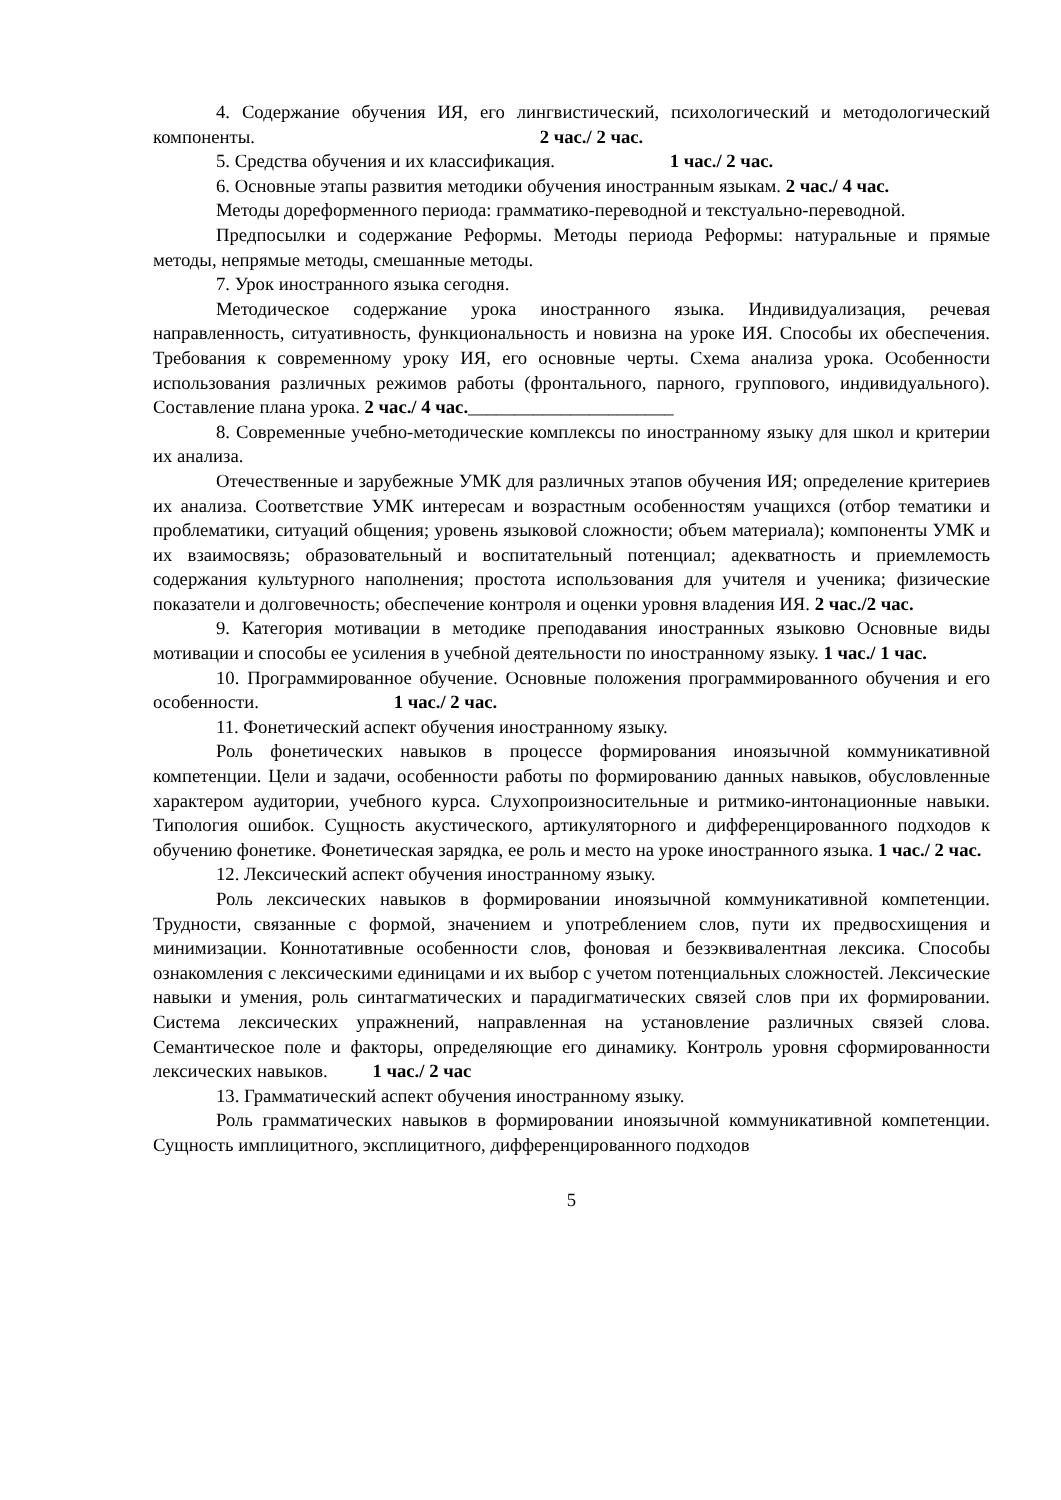4. Содержание обучения ИЯ, его лингвистический, психологический и методологический компоненты. 2 час./ 2 час.
5. Средства обучения и их классификация. 1 час./ 2 час.
6. Основные этапы развития методики обучения иностранным языкам. 2 час./ 4 час.
Методы дореформенного периода: грамматико-переводной и текстуально-переводной.
Предпосылки и содержание Реформы. Методы периода Реформы: натуральные и прямые методы, непрямые методы, смешанные методы.
7. Урок иностранного языка сегодня.
Методическое содержание урока иностранного языка. Индивидуализация, речевая направленность, ситуативность, функциональность и новизна на уроке ИЯ. Способы их обеспечения. Требования к современному уроку ИЯ, его основные черты. Схема анализа урока. Особенности использования различных режимов работы (фронтального, парного, группового, индивидуального). Составление плана урока. 2 час./ 4 час.______________________
8. Современные учебно-методические комплексы по иностранному языку для школ и критерии их анализа.
Отечественные и зарубежные УМК для различных этапов обучения ИЯ; определение критериев их анализа. Соответствие УМК интересам и возрастным особенностям учащихся (отбор тематики и проблематики, ситуаций общения; уровень языковой сложности; объем материала); компоненты УМК и их взаимосвязь; образовательный и воспитательный потенциал; адекватность и приемлемость содержания культурного наполнения; простота использования для учителя и ученика; физические показатели и долговечность; обеспечение контроля и оценки уровня владения ИЯ. 2 час./2 час.
9. Категория мотивации в методике преподавания иностранных языковю Основные виды мотивации и способы ее усиления в учебной деятельности по иностранному языку. 1 час./ 1 час.
10. Программированное обучение. Основные положения программированного обучения и его особенности. 1 час./ 2 час.
11. Фонетический аспект обучения иностранному языку.
Роль фонетических навыков в процессе формирования иноязычной коммуникативной компетенции. Цели и задачи, особенности работы по формированию данных навыков, обусловленные характером аудитории, учебного курса. Слухопроизносительные и ритмико-интонационные навыки. Типология ошибок. Сущность акустического, артикуляторного и дифференцированного подходов к обучению фонетике. Фонетическая зарядка, ее роль и место на уроке иностранного языка. 1 час./ 2 час.
12. Лексический аспект обучения иностранному языку.
Роль лексических навыков в формировании иноязычной коммуникативной компетенции. Трудности, связанные с формой, значением и употреблением слов, пути их предвосхищения и минимизации. Коннотативные особенности слов, фоновая и безэквивалентная лексика. Способы ознакомления с лексическими единицами и их выбор с учетом потенциальных сложностей. Лексические навыки и умения, роль синтагматических и парадигматических связей слов при их формировании. Система лексических упражнений, направленная на установление различных связей слова. Семантическое поле и факторы, определяющие его динамику. Контроль уровня сформированности лексических навыков. 1 час./ 2 час
13. Грамматический аспект обучения иностранному языку.
Роль грамматических навыков в формировании иноязычной коммуникативной компетенции. Сущность имплицитного, эксплицитного, дифференцированного подходов
5